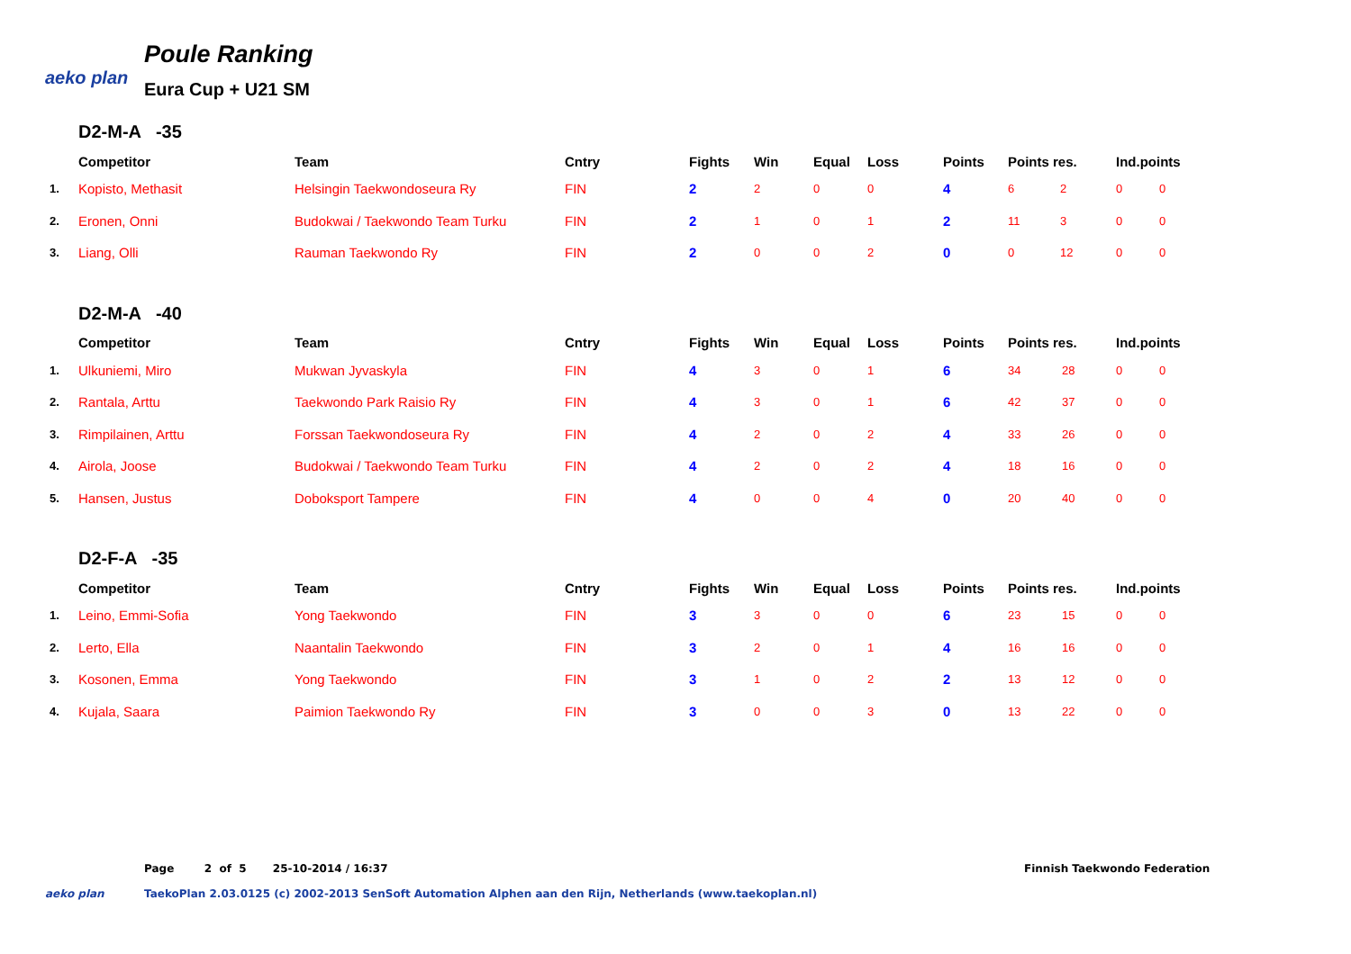aeko plan
Poule Ranking
Eura Cup + U21 SM
D2-M-A -35
| | Competitor | Team | Cntry | Fights | Win | Equal | Loss | Points | Points res. | | Ind.points | |
| --- | --- | --- | --- | --- | --- | --- | --- | --- | --- | --- | --- | --- |
| 1. | Kopisto, Methasit | Helsingin Taekwondoseura Ry | FIN | 2 | 2 | 0 | 0 | 4 | 6 | 2 | 0 | 0 |
| 2. | Eronen, Onni | Budokwai / Taekwondo Team Turku | FIN | 2 | 1 | 0 | 1 | 2 | 11 | 3 | 0 | 0 |
| 3. | Liang, Olli | Rauman Taekwondo Ry | FIN | 2 | 0 | 0 | 2 | 0 | 0 | 12 | 0 | 0 |
D2-M-A -40
| | Competitor | Team | Cntry | Fights | Win | Equal | Loss | Points | Points res. | | Ind.points | |
| --- | --- | --- | --- | --- | --- | --- | --- | --- | --- | --- | --- | --- |
| 1. | Ulkuniemi, Miro | Mukwan Jyvaskyla | FIN | 4 | 3 | 0 | 1 | 6 | 34 | 28 | 0 | 0 |
| 2. | Rantala, Arttu | Taekwondo Park Raisio Ry | FIN | 4 | 3 | 0 | 1 | 6 | 42 | 37 | 0 | 0 |
| 3. | Rimpilainen, Arttu | Forssan Taekwondoseura Ry | FIN | 4 | 2 | 0 | 2 | 4 | 33 | 26 | 0 | 0 |
| 4. | Airola, Joose | Budokwai / Taekwondo Team Turku | FIN | 4 | 2 | 0 | 2 | 4 | 18 | 16 | 0 | 0 |
| 5. | Hansen, Justus | Doboksport Tampere | FIN | 4 | 0 | 0 | 4 | 0 | 20 | 40 | 0 | 0 |
D2-F-A -35
| | Competitor | Team | Cntry | Fights | Win | Equal | Loss | Points | Points res. | | Ind.points | |
| --- | --- | --- | --- | --- | --- | --- | --- | --- | --- | --- | --- | --- |
| 1. | Leino, Emmi-Sofia | Yong Taekwondo | FIN | 3 | 3 | 0 | 0 | 6 | 23 | 15 | 0 | 0 |
| 2. | Lerto, Ella | Naantalin Taekwondo | FIN | 3 | 2 | 0 | 1 | 4 | 16 | 16 | 0 | 0 |
| 3. | Kosonen, Emma | Yong Taekwondo | FIN | 3 | 1 | 0 | 2 | 2 | 13 | 12 | 0 | 0 |
| 4. | Kujala, Saara | Paimion Taekwondo Ry | FIN | 3 | 0 | 0 | 3 | 0 | 13 | 22 | 0 | 0 |
Page 2 of 5 25-10-2014 / 16:37
Finnish Taekwondo Federation
aeko plan TaekoPlan 2.03.0125 (c) 2002-2013 SenSoft Automation Alphen aan den Rijn, Netherlands (www.taekoplan.nl)